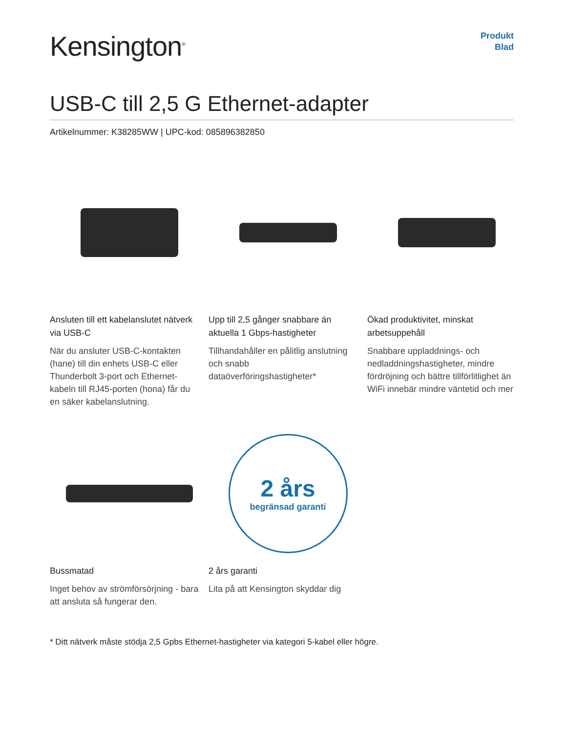Kensington<sup>®</sup>
Produkt
Blad
USB-C till 2,5 G Ethernet-adapter
Artikelnummer: K38285WW | UPC-kod: 085896382850
Ansluten till ett kabelanslutet nätverk via USB-C
När du ansluter USB-C-kontakten (hane) till din enhets USB-C eller Thunderbolt 3-port och Ethernet-kabeln till RJ45-porten (hona) får du en säker kabelanslutning.
Upp till 2,5 gånger snabbare än aktuella 1 Gbps-hastigheter
Tillhandahåller en pålitlig anslutning och snabb dataöverföringshastigheter*
Ökad produktivitet, minskat arbetsuppehåll
Snabbare uppladdnings- och nedladdningshastigheter, mindre fördröjning och bättre tillförlitlighet än WiFi innebär mindre väntetid och mer
Bussmatad
Inget behov av strömförsörjning - bara att ansluta så fungerar den.
2 års
begränsad garanti
2 års garanti
Lita på att Kensington skyddar dig
* Ditt nätverk måste stödja 2,5 Gpbs Ethernet-hastigheter via kategori 5-kabel eller högre.